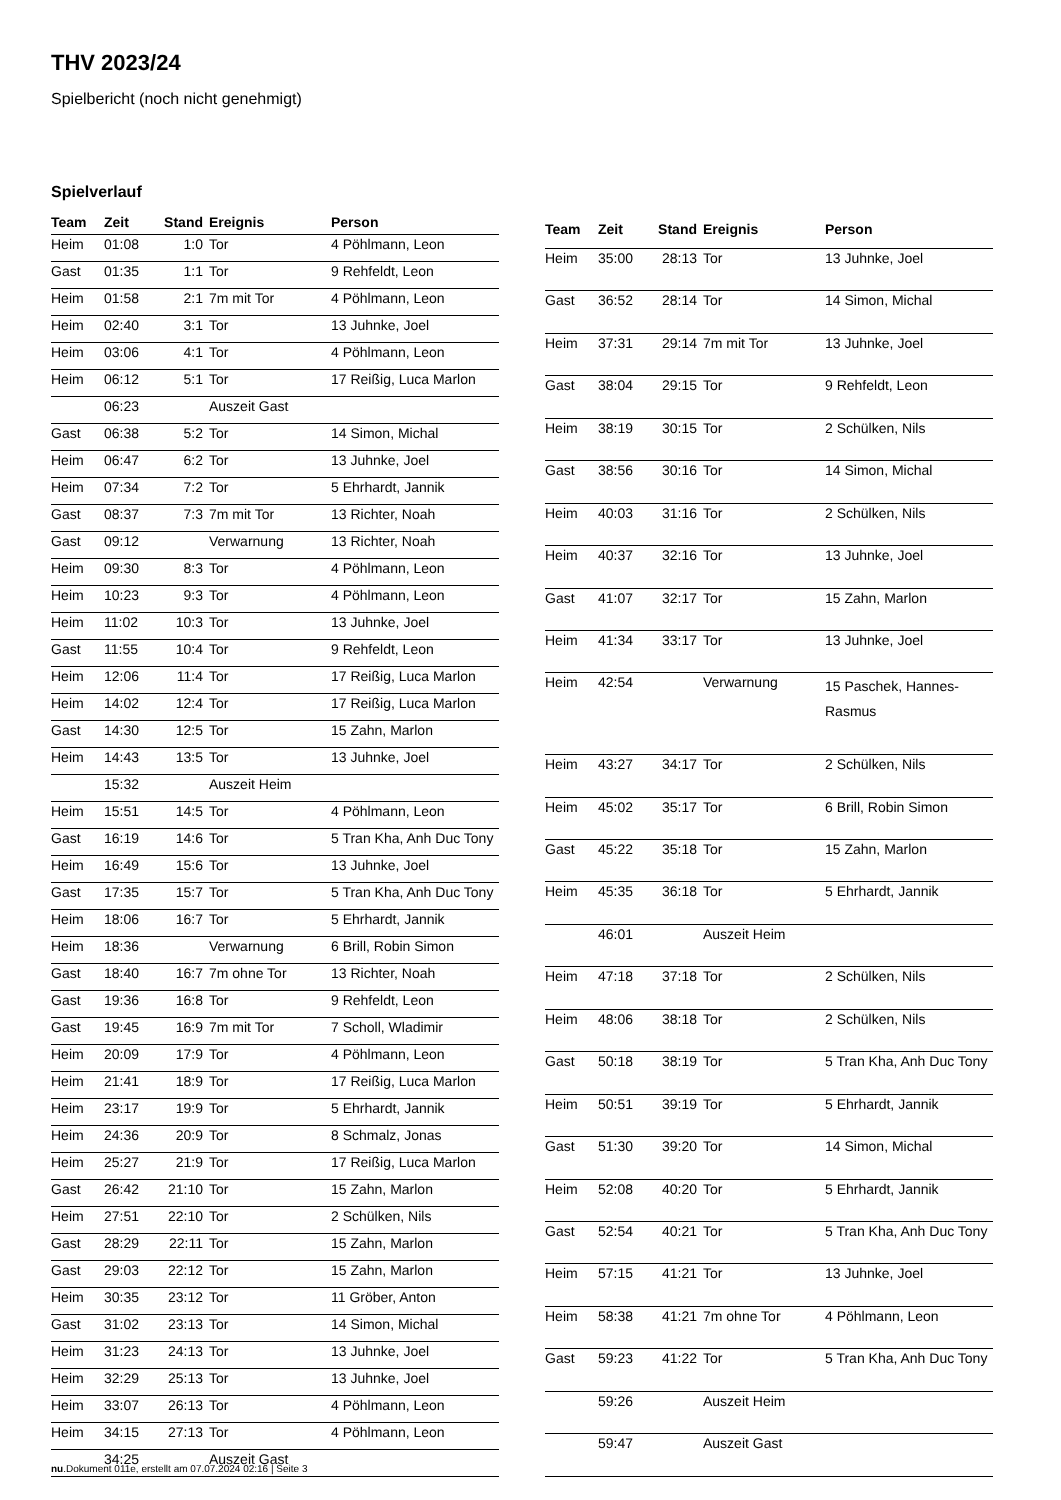THV 2023/24
Spielbericht (noch nicht genehmigt)
Spielverlauf
| Team | Zeit | Stand | Ereignis | Person |
| --- | --- | --- | --- | --- |
| Heim | 01:08 | 1:0 | Tor | 4 Pöhlmann, Leon |
| Gast | 01:35 | 1:1 | Tor | 9 Rehfeldt, Leon |
| Heim | 01:58 | 2:1 | 7m mit Tor | 4 Pöhlmann, Leon |
| Heim | 02:40 | 3:1 | Tor | 13 Juhnke, Joel |
| Heim | 03:06 | 4:1 | Tor | 4 Pöhlmann, Leon |
| Heim | 06:12 | 5:1 | Tor | 17 Reißig, Luca Marlon |
| | 06:23 | | Auszeit Gast | |
| Gast | 06:38 | 5:2 | Tor | 14 Simon, Michal |
| Heim | 06:47 | 6:2 | Tor | 13 Juhnke, Joel |
| Heim | 07:34 | 7:2 | Tor | 5 Ehrhardt, Jannik |
| Gast | 08:37 | 7:3 | 7m mit Tor | 13 Richter, Noah |
| Gast | 09:12 | | Verwarnung | 13 Richter, Noah |
| Heim | 09:30 | 8:3 | Tor | 4 Pöhlmann, Leon |
| Heim | 10:23 | 9:3 | Tor | 4 Pöhlmann, Leon |
| Heim | 11:02 | 10:3 | Tor | 13 Juhnke, Joel |
| Gast | 11:55 | 10:4 | Tor | 9 Rehfeldt, Leon |
| Heim | 12:06 | 11:4 | Tor | 17 Reißig, Luca Marlon |
| Heim | 14:02 | 12:4 | Tor | 17 Reißig, Luca Marlon |
| Gast | 14:30 | 12:5 | Tor | 15 Zahn, Marlon |
| Heim | 14:43 | 13:5 | Tor | 13 Juhnke, Joel |
| | 15:32 | | Auszeit Heim | |
| Heim | 15:51 | 14:5 | Tor | 4 Pöhlmann, Leon |
| Gast | 16:19 | 14:6 | Tor | 5 Tran Kha, Anh Duc Tony |
| Heim | 16:49 | 15:6 | Tor | 13 Juhnke, Joel |
| Gast | 17:35 | 15:7 | Tor | 5 Tran Kha, Anh Duc Tony |
| Heim | 18:06 | 16:7 | Tor | 5 Ehrhardt, Jannik |
| Heim | 18:36 | | Verwarnung | 6 Brill, Robin Simon |
| Gast | 18:40 | 16:7 | 7m ohne Tor | 13 Richter, Noah |
| Gast | 19:36 | 16:8 | Tor | 9 Rehfeldt, Leon |
| Gast | 19:45 | 16:9 | 7m mit Tor | 7 Scholl, Wladimir |
| Heim | 20:09 | 17:9 | Tor | 4 Pöhlmann, Leon |
| Heim | 21:41 | 18:9 | Tor | 17 Reißig, Luca Marlon |
| Heim | 23:17 | 19:9 | Tor | 5 Ehrhardt, Jannik |
| Heim | 24:36 | 20:9 | Tor | 8 Schmalz, Jonas |
| Heim | 25:27 | 21:9 | Tor | 17 Reißig, Luca Marlon |
| Gast | 26:42 | 21:10 | Tor | 15 Zahn, Marlon |
| Heim | 27:51 | 22:10 | Tor | 2 Schülken, Nils |
| Gast | 28:29 | 22:11 | Tor | 15 Zahn, Marlon |
| Gast | 29:03 | 22:12 | Tor | 15 Zahn, Marlon |
| Heim | 30:35 | 23:12 | Tor | 11 Gröber, Anton |
| Gast | 31:02 | 23:13 | Tor | 14 Simon, Michal |
| Heim | 31:23 | 24:13 | Tor | 13 Juhnke, Joel |
| Heim | 32:29 | 25:13 | Tor | 13 Juhnke, Joel |
| Heim | 33:07 | 26:13 | Tor | 4 Pöhlmann, Leon |
| Heim | 34:15 | 27:13 | Tor | 4 Pöhlmann, Leon |
| | 34:25 | | Auszeit Gast | |
| Team | Zeit | Stand | Ereignis | Person |
| --- | --- | --- | --- | --- |
| Heim | 35:00 | 28:13 | Tor | 13 Juhnke, Joel |
| Gast | 36:52 | 28:14 | Tor | 14 Simon, Michal |
| Heim | 37:31 | 29:14 | 7m mit Tor | 13 Juhnke, Joel |
| Gast | 38:04 | 29:15 | Tor | 9 Rehfeldt, Leon |
| Heim | 38:19 | 30:15 | Tor | 2 Schülken, Nils |
| Gast | 38:56 | 30:16 | Tor | 14 Simon, Michal |
| Heim | 40:03 | 31:16 | Tor | 2 Schülken, Nils |
| Heim | 40:37 | 32:16 | Tor | 13 Juhnke, Joel |
| Gast | 41:07 | 32:17 | Tor | 15 Zahn, Marlon |
| Heim | 41:34 | 33:17 | Tor | 13 Juhnke, Joel |
| Heim | 42:54 | | Verwarnung | 15 Paschek, Hannes- Rasmus |
| Heim | 43:27 | 34:17 | Tor | 2 Schülken, Nils |
| Heim | 45:02 | 35:17 | Tor | 6 Brill, Robin Simon |
| Gast | 45:22 | 35:18 | Tor | 15 Zahn, Marlon |
| Heim | 45:35 | 36:18 | Tor | 5 Ehrhardt, Jannik |
| | 46:01 | | Auszeit Heim | |
| Heim | 47:18 | 37:18 | Tor | 2 Schülken, Nils |
| Heim | 48:06 | 38:18 | Tor | 2 Schülken, Nils |
| Gast | 50:18 | 38:19 | Tor | 5 Tran Kha, Anh Duc Tony |
| Heim | 50:51 | 39:19 | Tor | 5 Ehrhardt, Jannik |
| Gast | 51:30 | 39:20 | Tor | 14 Simon, Michal |
| Heim | 52:08 | 40:20 | Tor | 5 Ehrhardt, Jannik |
| Gast | 52:54 | 40:21 | Tor | 5 Tran Kha, Anh Duc Tony |
| Heim | 57:15 | 41:21 | Tor | 13 Juhnke, Joel |
| Heim | 58:38 | 41:21 | 7m ohne Tor | 4 Pöhlmann, Leon |
| Gast | 59:23 | 41:22 | Tor | 5 Tran Kha, Anh Duc Tony |
| | 59:26 | | Auszeit Heim | |
| | 59:47 | | Auszeit Gast | |
nu.Dokument 011e, erstellt am 07.07.2024 02:16 | Seite 3